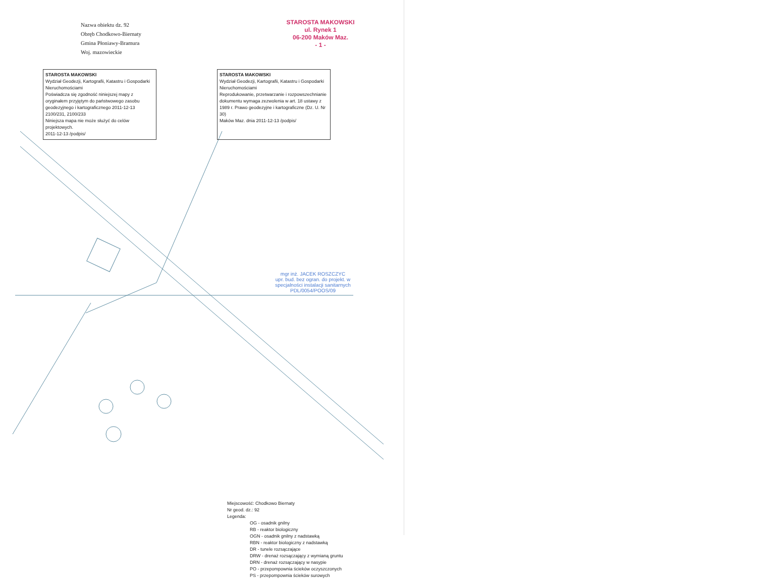Nazwa obiektu dz. 92
Obręb Chodkowo-Biernaty
Gmina Płoniawy-Bramura
Woj. mazowieckie
STAROSTA MAKOWSKI
ul. Rynek 1
06-200 Maków Maz.
- 1 -
STAROSTA MAKOWSKI
Wydział Geodezji, Kartografii, Katastru i Gospodarki Nieruchomościami
Poświadcza się zgodność niniejszej mapy z oryginałem przyjętym do państwowego zasobu geodezyjnego i kartograficznego 2011-12-13
2100/231, 2100/233
Niniejsza mapa nie może służyć do celów projektowych.
2011-12-13 /podpis/
STAROSTA MAKOWSKI
Wydział Geodezji, Kartografii, Katastru i Gospodarki Nieruchomościami
Reprodukowanie, przetwarzanie i rozpowszechnianie dokumentu wymaga zezwolenia w art. 18 ustawy z 1989 r. Prawo geodezyjne i kartograficzne (Dz. U. Nr 30)
Maków Maz. dnia 2011-12-13 /podpis/
mgr inż. JACEK ROSZCZYC
upr. bud. bez ogran. do projekt. w specjalności instalacji sanitarnych
PDL/0054/POOS/09
Miejscowość: Chodkowo Biernaty
Nr geod. dz.: 92
Legenda:
OG - osadnik gnilny
RB - reaktor biologiczny
OGN - osadnik gnilny z nadstawką
RBN - reaktor biologiczny z nadstawką
DR - tunele rozsączające
DRW - drenaż rozsączający z wymianą gruntu
DRN - drenaż rozsączający w nasypie
PO - przepompownia ścieków oczyszczonych
PS - przepompownia ścieków surowych